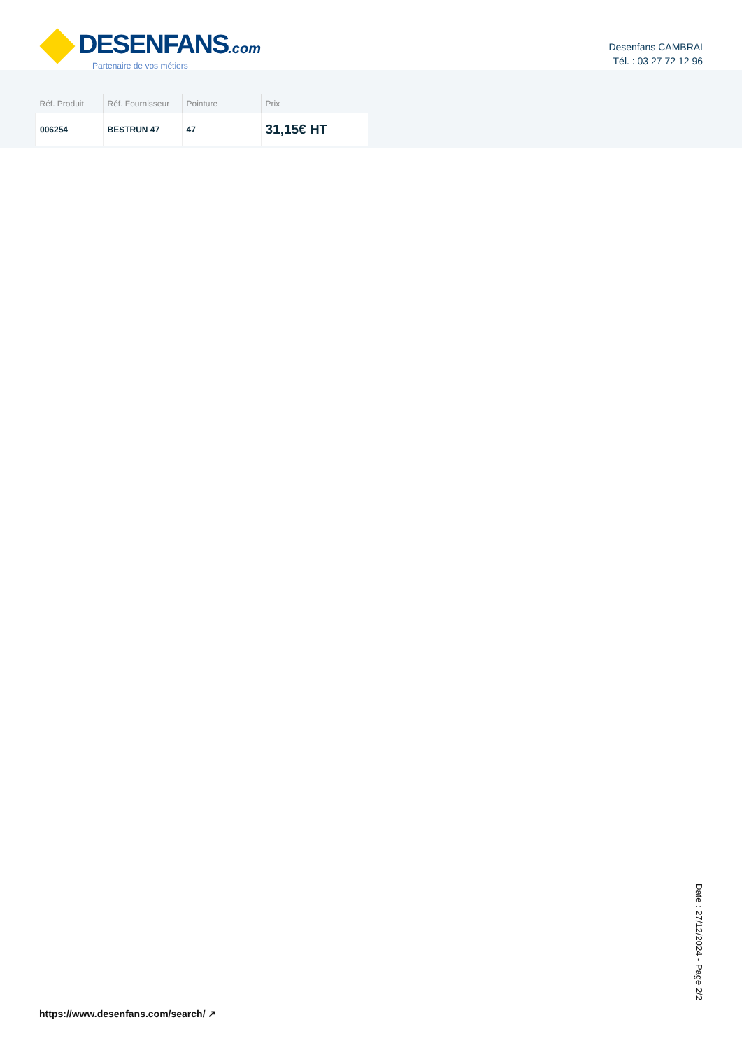DESENFANS.com
Partenaire de vos métiers
Desenfans CAMBRAI
Tél. : 03 27 72 12 96
| Réf. Produit | Réf. Fournisseur | Pointure | Prix |
| --- | --- | --- | --- |
| 006254 | BESTRUN 47 | 47 | 31,15€ HT |
https://www.desenfans.com/search/ ↗
Date : 27/12/2024 - Page 2/2